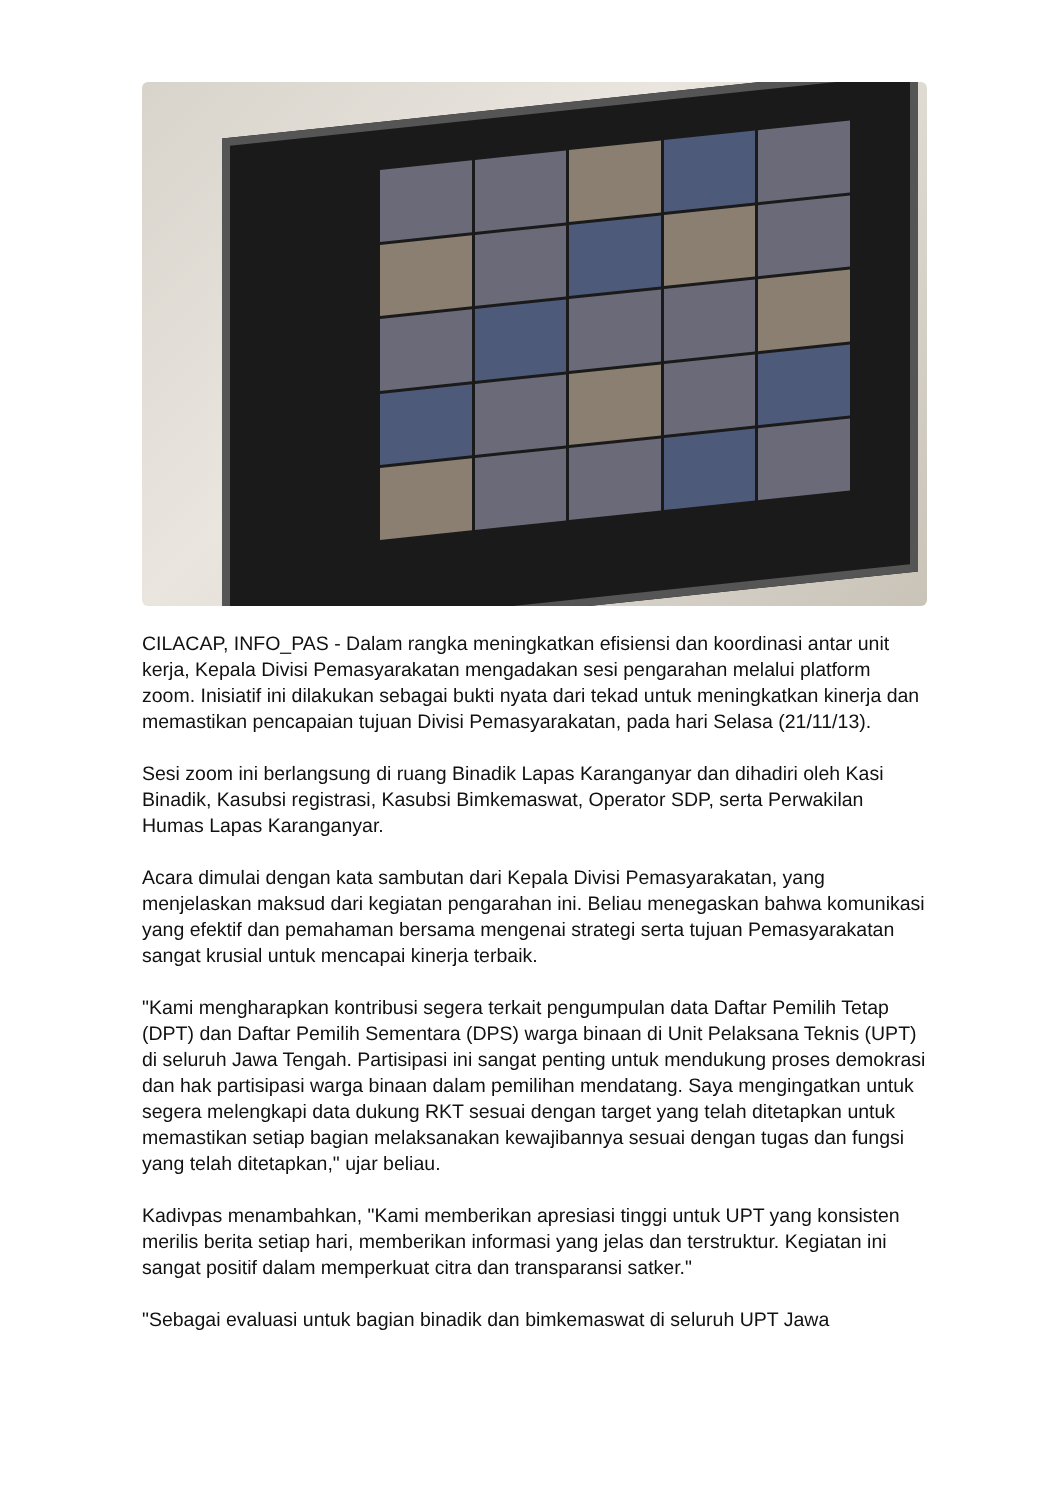CILACAP, INFO_PAS - Dalam rangka meningkatkan efisiensi dan koordinasi antar unit kerja, Kepala Divisi Pemasyarakatan mengadakan sesi pengarahan melalui platform zoom. Inisiatif ini dilakukan sebagai bukti nyata dari tekad untuk meningkatkan kinerja dan memastikan pencapaian tujuan Divisi Pemasyarakatan, pada hari Selasa (21/11/13).
Sesi zoom ini berlangsung di ruang Binadik Lapas Karanganyar dan dihadiri oleh Kasi Binadik, Kasubsi registrasi, Kasubsi Bimkemaswat, Operator SDP, serta Perwakilan Humas Lapas Karanganyar.
Acara dimulai dengan kata sambutan dari Kepala Divisi Pemasyarakatan, yang menjelaskan maksud dari kegiatan pengarahan ini. Beliau menegaskan bahwa komunikasi yang efektif dan pemahaman bersama mengenai strategi serta tujuan Pemasyarakatan sangat krusial untuk mencapai kinerja terbaik.
"Kami mengharapkan kontribusi segera terkait pengumpulan data Daftar Pemilih Tetap (DPT) dan Daftar Pemilih Sementara (DPS) warga binaan di Unit Pelaksana Teknis (UPT) di seluruh Jawa Tengah. Partisipasi ini sangat penting untuk mendukung proses demokrasi dan hak partisipasi warga binaan dalam pemilihan mendatang. Saya mengingatkan untuk segera melengkapi data dukung RKT sesuai dengan target yang telah ditetapkan untuk memastikan setiap bagian melaksanakan kewajibannya sesuai dengan tugas dan fungsi yang telah ditetapkan," ujar beliau.
Kadivpas menambahkan, "Kami memberikan apresiasi tinggi untuk UPT yang konsisten merilis berita setiap hari, memberikan informasi yang jelas dan terstruktur. Kegiatan ini sangat positif dalam memperkuat citra dan transparansi satker."
"Sebagai evaluasi untuk bagian binadik dan bimkemaswat di seluruh UPT Jawa